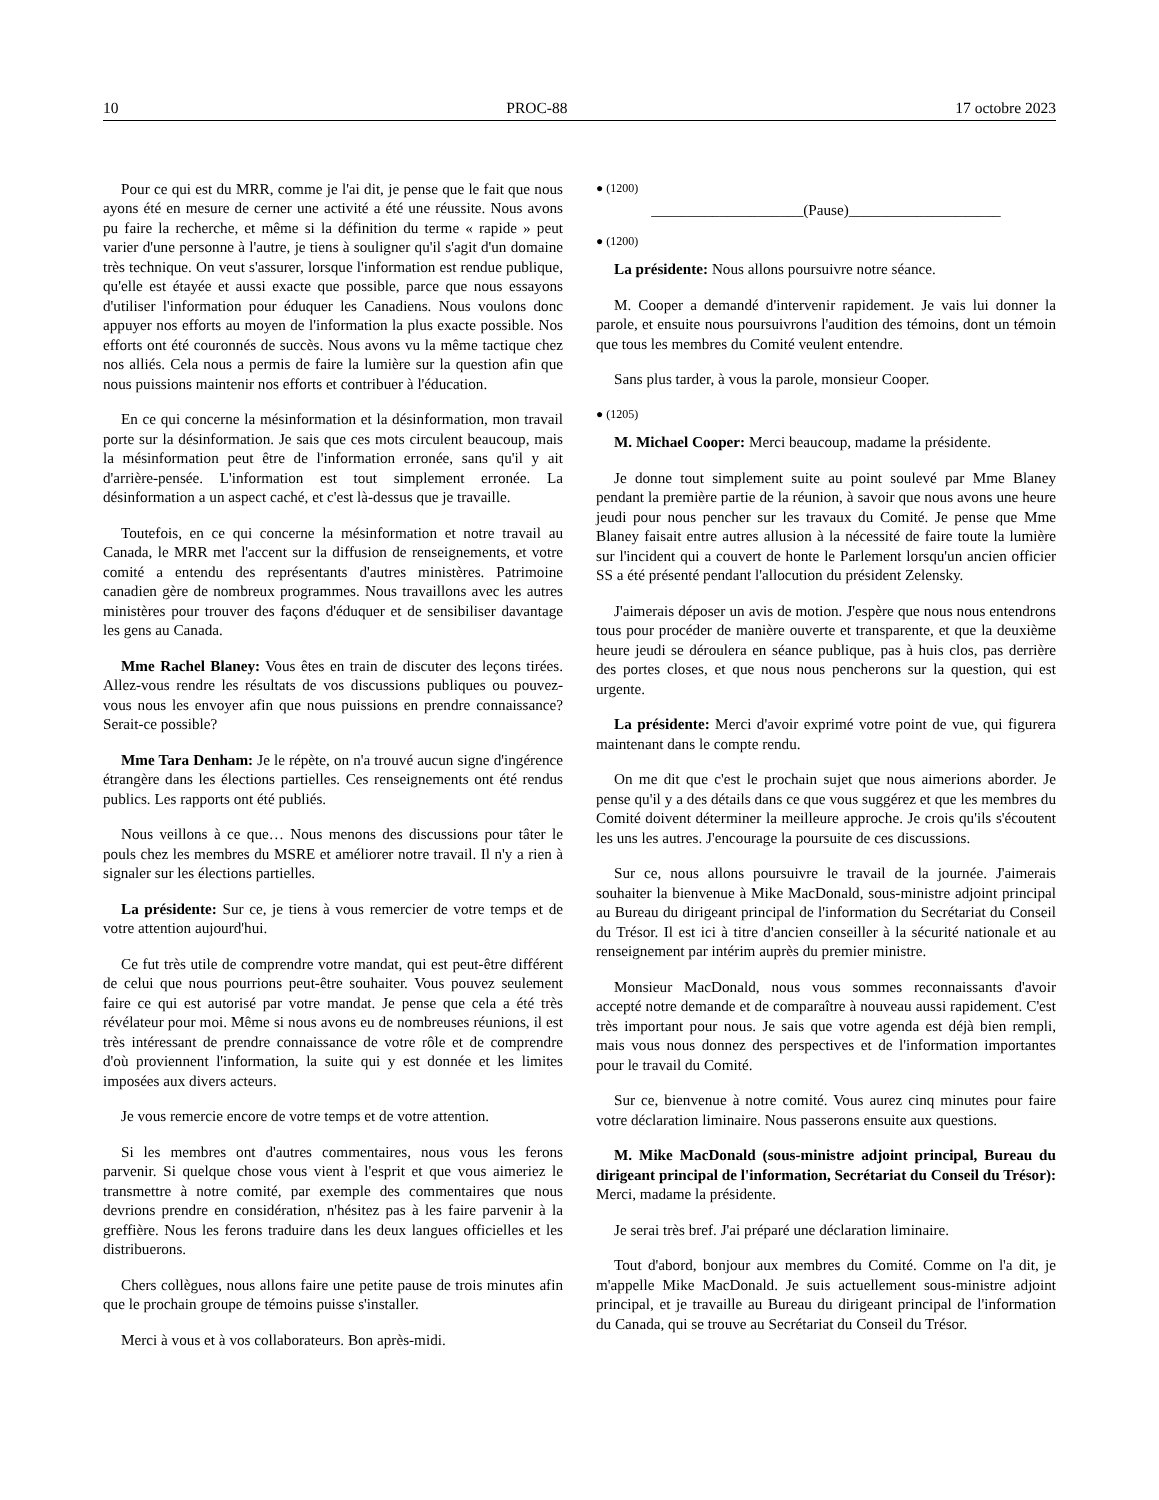10 PROC-88 17 octobre 2023
Pour ce qui est du MRR, comme je l'ai dit, je pense que le fait que nous ayons été en mesure de cerner une activité a été une réussite. Nous avons pu faire la recherche, et même si la définition du terme « rapide » peut varier d'une personne à l'autre, je tiens à souligner qu'il s'agit d'un domaine très technique. On veut s'assurer, lorsque l'information est rendue publique, qu'elle est étayée et aussi exacte que possible, parce que nous essayons d'utiliser l'information pour éduquer les Canadiens. Nous voulons donc appuyer nos efforts au moyen de l'information la plus exacte possible. Nos efforts ont été couronnés de succès. Nous avons vu la même tactique chez nos alliés. Cela nous a permis de faire la lumière sur la question afin que nous puissions maintenir nos efforts et contribuer à l'éducation.
En ce qui concerne la mésinformation et la désinformation, mon travail porte sur la désinformation. Je sais que ces mots circulent beaucoup, mais la mésinformation peut être de l'information erronée, sans qu'il y ait d'arrière-pensée. L'information est tout simplement erronée. La désinformation a un aspect caché, et c'est là-dessus que je travaille.
Toutefois, en ce qui concerne la mésinformation et notre travail au Canada, le MRR met l'accent sur la diffusion de renseignements, et votre comité a entendu des représentants d'autres ministères. Patrimoine canadien gère de nombreux programmes. Nous travaillons avec les autres ministères pour trouver des façons d'éduquer et de sensibiliser davantage les gens au Canada.
Mme Rachel Blaney: Vous êtes en train de discuter des leçons tirées. Allez-vous rendre les résultats de vos discussions publiques ou pouvez-vous nous les envoyer afin que nous puissions en prendre connaissance? Serait-ce possible?
Mme Tara Denham: Je le répète, on n'a trouvé aucun signe d'ingérence étrangère dans les élections partielles. Ces renseignements ont été rendus publics. Les rapports ont été publiés.
Nous veillons à ce que… Nous menons des discussions pour tâter le pouls chez les membres du MSRE et améliorer notre travail. Il n'y a rien à signaler sur les élections partielles.
La présidente: Sur ce, je tiens à vous remercier de votre temps et de votre attention aujourd'hui.
Ce fut très utile de comprendre votre mandat, qui est peut-être différent de celui que nous pourrions peut-être souhaiter. Vous pouvez seulement faire ce qui est autorisé par votre mandat. Je pense que cela a été très révélateur pour moi. Même si nous avons eu de nombreuses réunions, il est très intéressant de prendre connaissance de votre rôle et de comprendre d'où proviennent l'information, la suite qui y est donnée et les limites imposées aux divers acteurs.
Je vous remercie encore de votre temps et de votre attention.
Si les membres ont d'autres commentaires, nous vous les ferons parvenir. Si quelque chose vous vient à l'esprit et que vous aimeriez le transmettre à notre comité, par exemple des commentaires que nous devrions prendre en considération, n'hésitez pas à les faire parvenir à la greffière. Nous les ferons traduire dans les deux langues officielles et les distribuerons.
Chers collègues, nous allons faire une petite pause de trois minutes afin que le prochain groupe de témoins puisse s'installer.
Merci à vous et à vos collaborateurs. Bon après-midi.
● (1200)
____________________(Pause)____________________
● (1200)
La présidente: Nous allons poursuivre notre séance.
M. Cooper a demandé d'intervenir rapidement. Je vais lui donner la parole, et ensuite nous poursuivrons l'audition des témoins, dont un témoin que tous les membres du Comité veulent entendre.
Sans plus tarder, à vous la parole, monsieur Cooper.
● (1205)
M. Michael Cooper: Merci beaucoup, madame la présidente.
Je donne tout simplement suite au point soulevé par Mme Blaney pendant la première partie de la réunion, à savoir que nous avons une heure jeudi pour nous pencher sur les travaux du Comité. Je pense que Mme Blaney faisait entre autres allusion à la nécessité de faire toute la lumière sur l'incident qui a couvert de honte le Parlement lorsqu'un ancien officier SS a été présenté pendant l'allocution du président Zelensky.
J'aimerais déposer un avis de motion. J'espère que nous nous entendrons tous pour procéder de manière ouverte et transparente, et que la deuxième heure jeudi se déroulera en séance publique, pas à huis clos, pas derrière des portes closes, et que nous nous pencherons sur la question, qui est urgente.
La présidente: Merci d'avoir exprimé votre point de vue, qui figurera maintenant dans le compte rendu.
On me dit que c'est le prochain sujet que nous aimerions aborder. Je pense qu'il y a des détails dans ce que vous suggérez et que les membres du Comité doivent déterminer la meilleure approche. Je crois qu'ils s'écoutent les uns les autres. J'encourage la poursuite de ces discussions.
Sur ce, nous allons poursuivre le travail de la journée. J'aimerais souhaiter la bienvenue à Mike MacDonald, sous-ministre adjoint principal au Bureau du dirigeant principal de l'information du Secrétariat du Conseil du Trésor. Il est ici à titre d'ancien conseiller à la sécurité nationale et au renseignement par intérim auprès du premier ministre.
Monsieur MacDonald, nous vous sommes reconnaissants d'avoir accepté notre demande et de comparaître à nouveau aussi rapidement. C'est très important pour nous. Je sais que votre agenda est déjà bien rempli, mais vous nous donnez des perspectives et de l'information importantes pour le travail du Comité.
Sur ce, bienvenue à notre comité. Vous aurez cinq minutes pour faire votre déclaration liminaire. Nous passerons ensuite aux questions.
M. Mike MacDonald (sous-ministre adjoint principal, Bureau du dirigeant principal de l'information, Secrétariat du Conseil du Trésor): Merci, madame la présidente.
Je serai très bref. J'ai préparé une déclaration liminaire.
Tout d'abord, bonjour aux membres du Comité. Comme on l'a dit, je m'appelle Mike MacDonald. Je suis actuellement sous-ministre adjoint principal, et je travaille au Bureau du dirigeant principal de l'information du Canada, qui se trouve au Secrétariat du Conseil du Trésor.